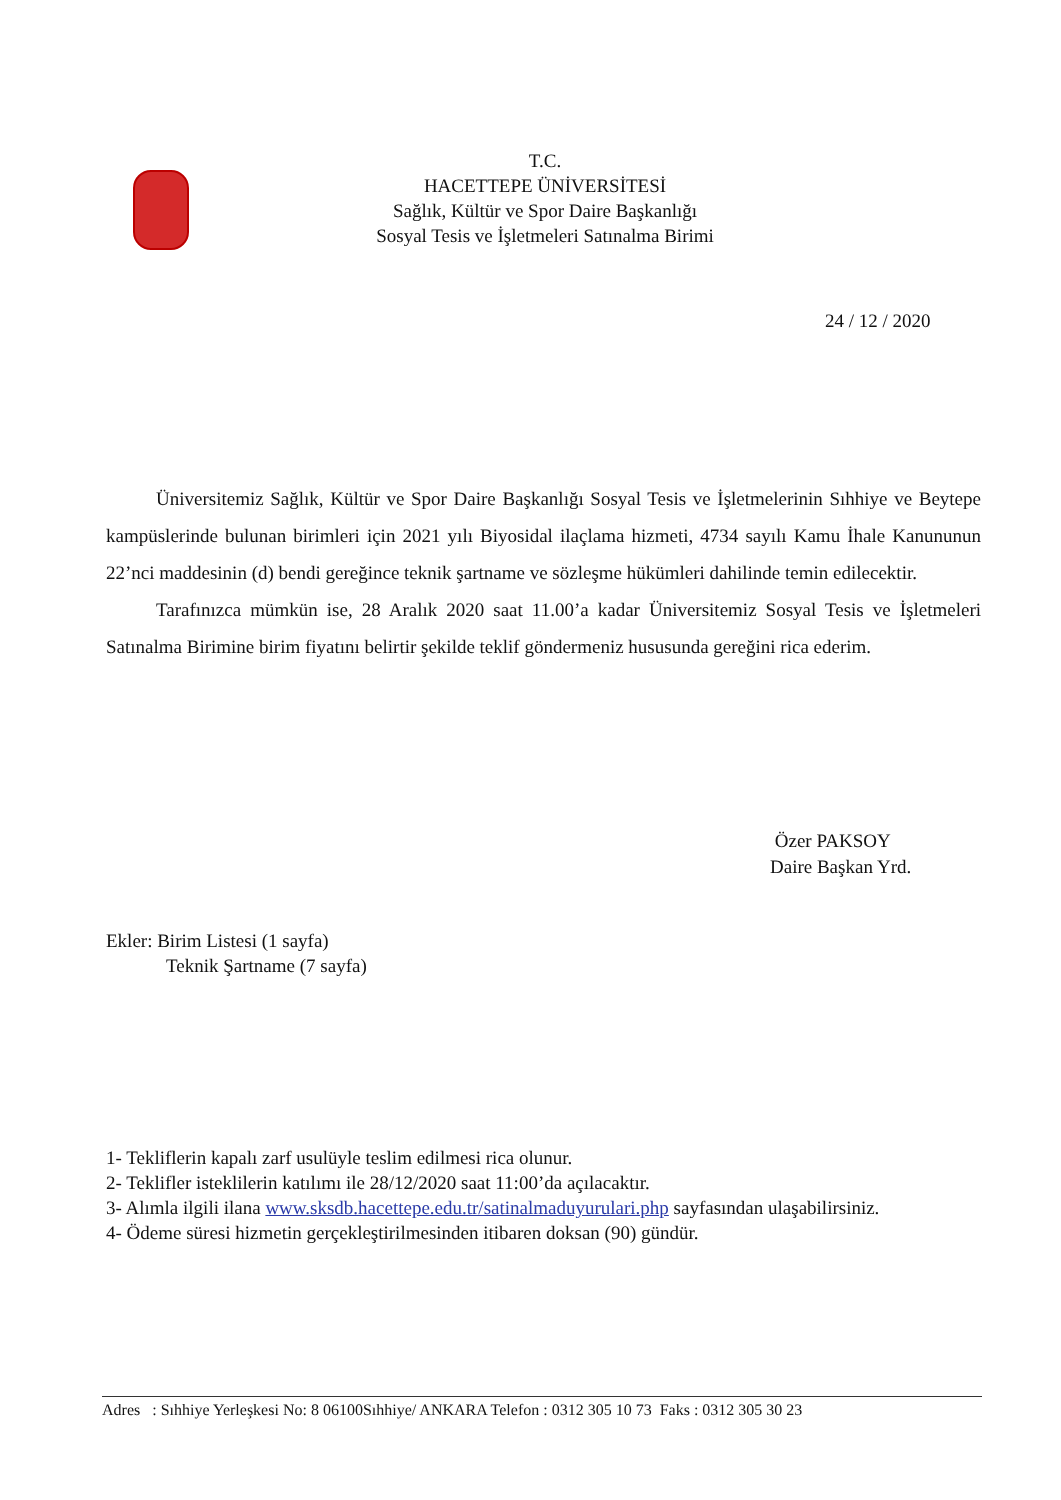T.C.
HACETTEPE ÜNİVERSİTESİ
Sağlık, Kültür ve Spor Daire Başkanlığı
Sosyal Tesis ve İşletmeleri Satınalma Birimi
24 / 12 / 2020
Üniversitemiz Sağlık, Kültür ve Spor Daire Başkanlığı Sosyal Tesis ve İşletmelerinin Sıhhiye ve Beytepe kampüslerinde bulunan birimleri için 2021 yılı Biyosidal ilaçlama hizmeti, 4734 sayılı Kamu İhale Kanununun 22’nci maddesinin (d) bendi gereğince teknik şartname ve sözleşme hükümleri dahilinde temin edilecektir.
Tarafınızca mümkün ise, 28 Aralık 2020 saat 11.00’a kadar Üniversitemiz Sosyal Tesis ve İşletmeleri Satınalma Birimine birim fiyatını belirtir şekilde teklif göndermeniz hususunda gereğini rica ederim.
Özer PAKSOY
Daire Başkan Yrd.
Ekler: Birim Listesi (1 sayfa)
Teknik Şartname (7 sayfa)
1- Tekliflerin kapalı zarf usulüyle teslim edilmesi rica olunur.
2- Teklifler isteklilerin katılımı ile 28/12/2020 saat 11:00’da açılacaktır.
3- Alımla ilgili ilana www.sksdb.hacettepe.edu.tr/satinalmaduyurulari.php sayfasından ulaşabilirsiniz.
4- Ödeme süresi hizmetin gerçekleştirilmesinden itibaren doksan (90) gündür.
Adres : Sıhhiye Yerleşkesi No: 8 06100Sıhhiye/ ANKARA Telefon : 0312 305 10 73 Faks : 0312 305 30 23